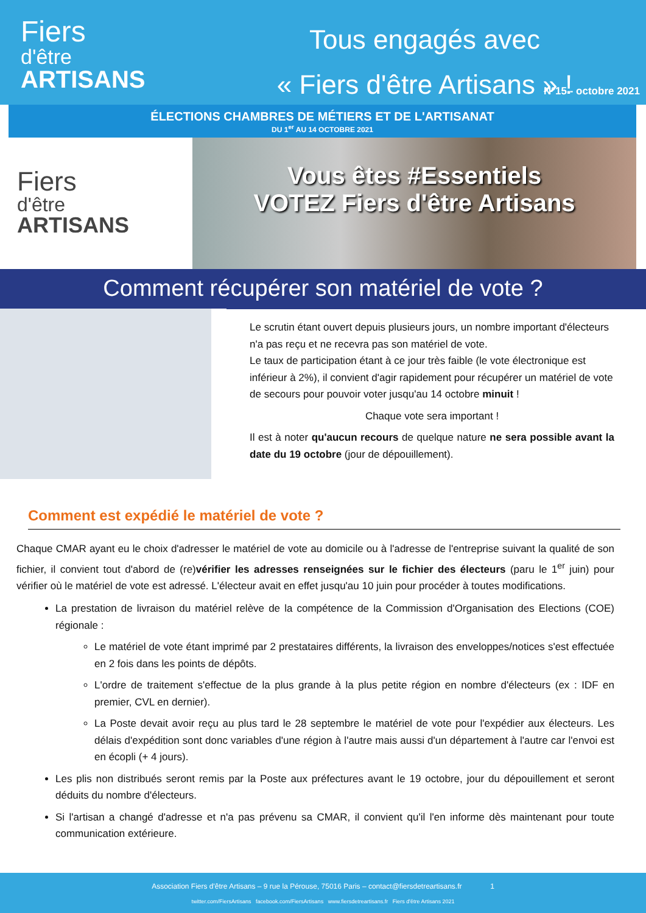Fiers
d'être
ARTISANS
Tous engagés avec
« Fiers d'être Artisans » !
N°15 - octobre 2021
ÉLECTIONS CHAMBRES DE MÉTIERS ET DE L'ARTISANAT
DU 1<sup>er</sup> AU 14 OCTOBRE 2021
Fiers
d'être
ARTISANS
Vous êtes #Essentiels
VOTEZ Fiers d'être Artisans
Comment récupérer son matériel de vote ?
Le scrutin étant ouvert depuis plusieurs jours, un nombre important d'électeurs n'a pas reçu et ne recevra pas son matériel de vote.
Le taux de participation étant à ce jour très faible (le vote électronique est inférieur à 2%), il convient d'agir rapidement pour récupérer un matériel de vote de secours pour pouvoir voter jusqu'au 14 octobre minuit !
Chaque vote sera important !
Il est à noter qu'aucun recours de quelque nature ne sera possible avant la date du 19 octobre (jour de dépouillement).
Comment est expédié le matériel de vote ?
Chaque CMAR ayant eu le choix d'adresser le matériel de vote au domicile ou à l'adresse de l'entreprise suivant la qualité de son fichier, il convient tout d'abord de (re)vérifier les adresses renseignées sur le fichier des électeurs (paru le 1<sup>er</sup> juin) pour vérifier où le matériel de vote est adressé. L'électeur avait en effet jusqu'au 10 juin pour procéder à toutes modifications.
La prestation de livraison du matériel relève de la compétence de la Commission d'Organisation des Elections (COE) régionale :
Le matériel de vote étant imprimé par 2 prestataires différents, la livraison des enveloppes/notices s'est effectuée en 2 fois dans les points de dépôts.
L'ordre de traitement s'effectue de la plus grande à la plus petite région en nombre d'électeurs (ex : IDF en premier, CVL en dernier).
La Poste devait avoir reçu au plus tard le 28 septembre le matériel de vote pour l'expédier aux électeurs. Les délais d'expédition sont donc variables d'une région à l'autre mais aussi d'un département à l'autre car l'envoi est en écopli (+ 4 jours).
Les plis non distribués seront remis par la Poste aux préfectures avant le 19 octobre, jour du dépouillement et seront déduits du nombre d'électeurs.
Si l'artisan a changé d'adresse et n'a pas prévenu sa CMAR, il convient qu'il l'en informe dès maintenant pour toute communication extérieure.
Association Fiers d'être Artisans – 9 rue la Pérouse, 75016 Paris – contact@fiersdetreartisans.fr 1
twitter.com/FiersArtisans facebook.com/FiersArtisans www.fiersdetreartisans.fr Fiers d'être Artisans 2021